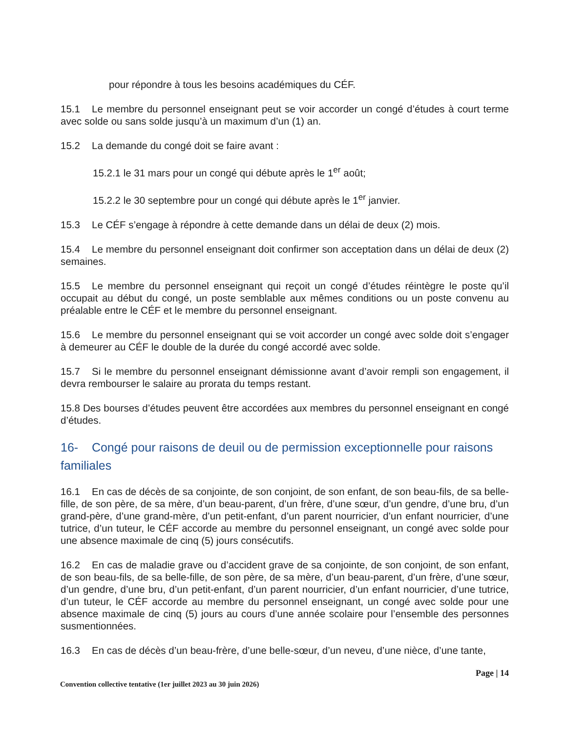pour répondre à tous les besoins académiques du CÉF.
15.1 Le membre du personnel enseignant peut se voir accorder un congé d’études à court terme avec solde ou sans solde jusqu’à un maximum d’un (1) an.
15.2 La demande du congé doit se faire avant :
15.2.1 le 31 mars pour un congé qui débute après le 1<sup>er</sup> août;
15.2.2 le 30 septembre pour un congé qui débute après le 1<sup>er</sup> janvier.
15.3 Le CÉF s’engage à répondre à cette demande dans un délai de deux (2) mois.
15.4 Le membre du personnel enseignant doit confirmer son acceptation dans un délai de deux (2) semaines.
15.5 Le membre du personnel enseignant qui reçoit un congé d’études réintègre le poste qu’il occupait au début du congé, un poste semblable aux mêmes conditions ou un poste convenu au préalable entre le CÉF et le membre du personnel enseignant.
15.6 Le membre du personnel enseignant qui se voit accorder un congé avec solde doit s’engager à demeurer au CÉF le double de la durée du congé accordé avec solde.
15.7 Si le membre du personnel enseignant démissionne avant d’avoir rempli son engagement, il devra rembourser le salaire au prorata du temps restant.
15.8 Des bourses d’études peuvent être accordées aux membres du personnel enseignant en congé d’études.
16- Congé pour raisons de deuil ou de permission exceptionnelle pour raisons familiales
16.1 En cas de décès de sa conjointe, de son conjoint, de son enfant, de son beau-fils, de sa belle-fille, de son père, de sa mère, d’un beau-parent, d’un frère, d’une sœur, d’un gendre, d’une bru, d’un grand-père, d’une grand-mère, d’un petit-enfant, d’un parent nourricier, d’un enfant nourricier, d’une tutrice, d’un tuteur, le CÉF accorde au membre du personnel enseignant, un congé avec solde pour une absence maximale de cinq (5) jours consécutifs.
16.2 En cas de maladie grave ou d’accident grave de sa conjointe, de son conjoint, de son enfant, de son beau-fils, de sa belle-fille, de son père, de sa mère, d’un beau-parent, d’un frère, d’une sœur, d’un gendre, d’une bru, d’un petit-enfant, d’un parent nourricier, d’un enfant nourricier, d’une tutrice, d’un tuteur, le CÉF accorde au membre du personnel enseignant, un congé avec solde pour une absence maximale de cinq (5) jours au cours d’une année scolaire pour l’ensemble des personnes susmentionnées.
16.3 En cas de décès d’un beau-frère, d’une belle-sœur, d’un neveu, d’une nièce, d’une tante,
Page | 14
Convention collective tentative (1er juillet 2023 au 30 juin 2026)